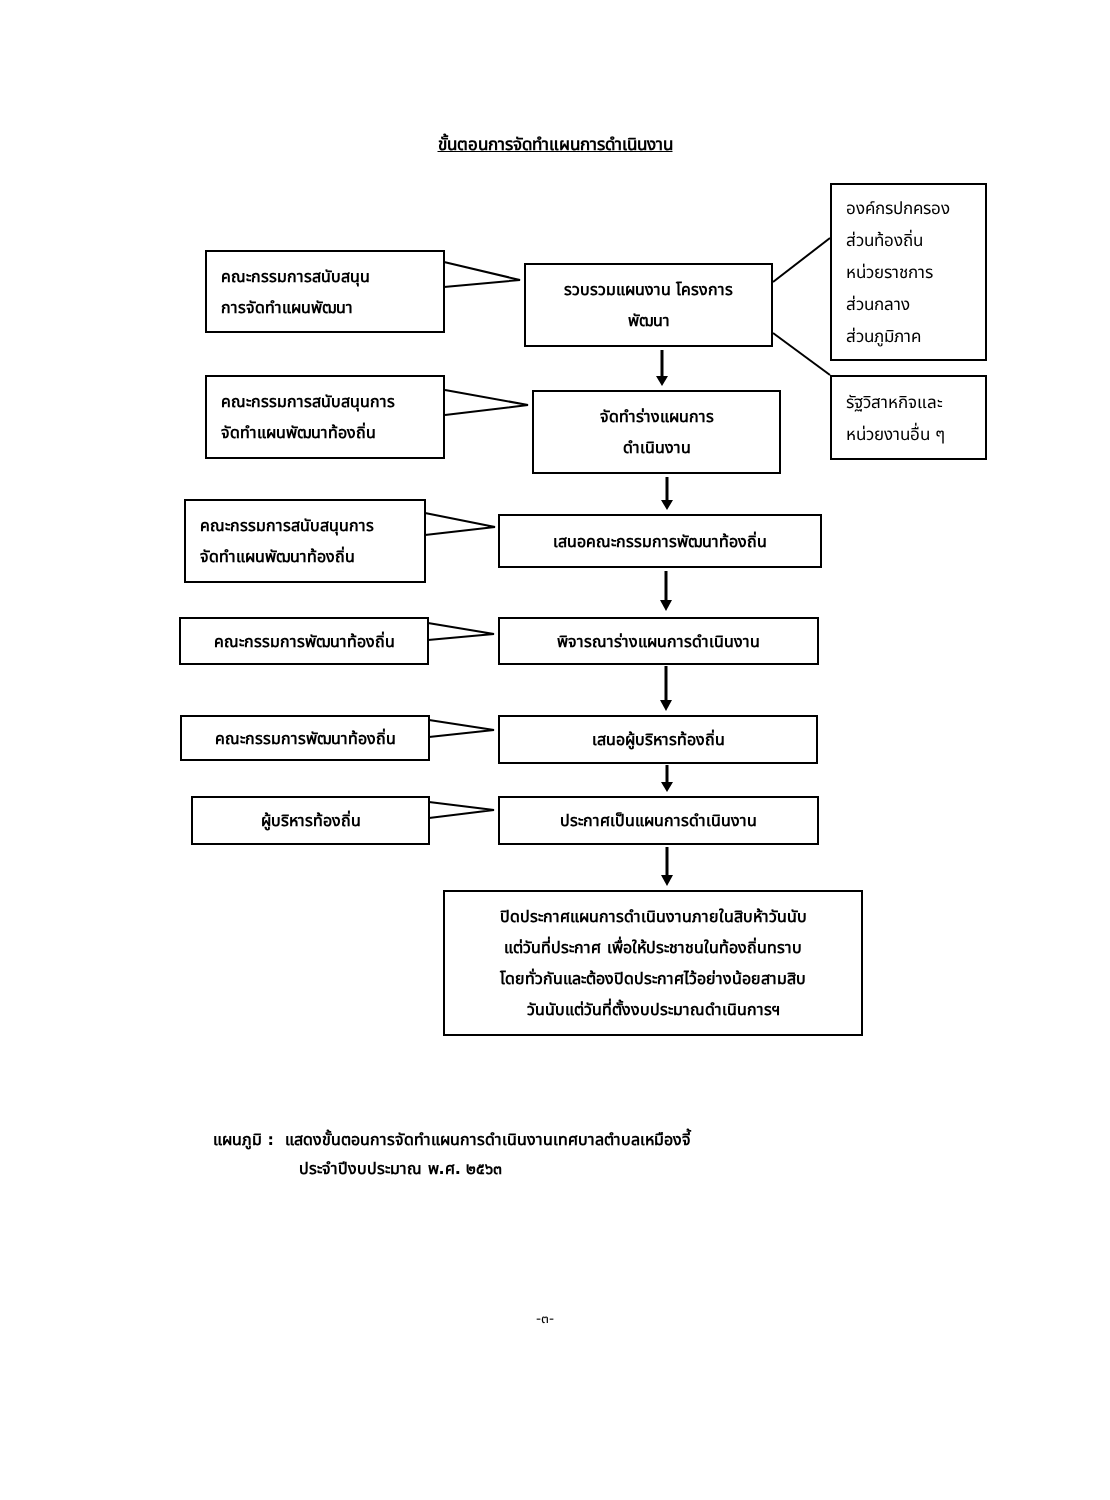ขั้นตอนการจัดทำแผนการดำเนินงาน
คณะกรรมการสนับสนุน
การจัดทำแผนพัฒนา
คณะกรรมการสนับสนุนการ
จัดทำแผนพัฒนาท้องถิ่น
รวบรวมแผนงาน โครงการ
พัฒนา
จัดทำร่างแผนการ
ดำเนินงาน
องค์กรปกครอง
ส่วนท้องถิ่น
หน่วยราชการ
ส่วนกลาง
ส่วนภูมิภาค
รัฐวิสาหกิจและ
หน่วยงานอื่น ๆ
คณะกรรมการสนับสนุนการ
จัดทำแผนพัฒนาท้องถิ่น
เสนอคณะกรรมการพัฒนาท้องถิ่น
คณะกรรมการพัฒนาท้องถิ่น พิจารณาร่างแผนการดำเนินงาน
คณะกรรมการพัฒนาท้องถิ่น
เสนอผู้บริหารท้องถิ่น
ผู้บริหารท้องถิ่น ประกาศเป็นแผนการดำเนินงาน
ปิดประกาศแผนการดำเนินงานภายในสิบห้าวันนับ
แต่วันที่ประกาศ เพื่อให้ประชาชนในท้องถิ่นทราบ
โดยทั่วกันและต้องปิดประกาศไว้อย่างน้อยสามสิบ
วันนับแต่วันที่ตั้งงบประมาณดำเนินการฯ
แผนภูมิ : แสดงขั้นตอนการจัดทำแผนการดำเนินงานเทศบาลตำบลเหมืองจี้
ประจำปีงบประมาณ พ.ศ. ๒๕๖๓
-๓-